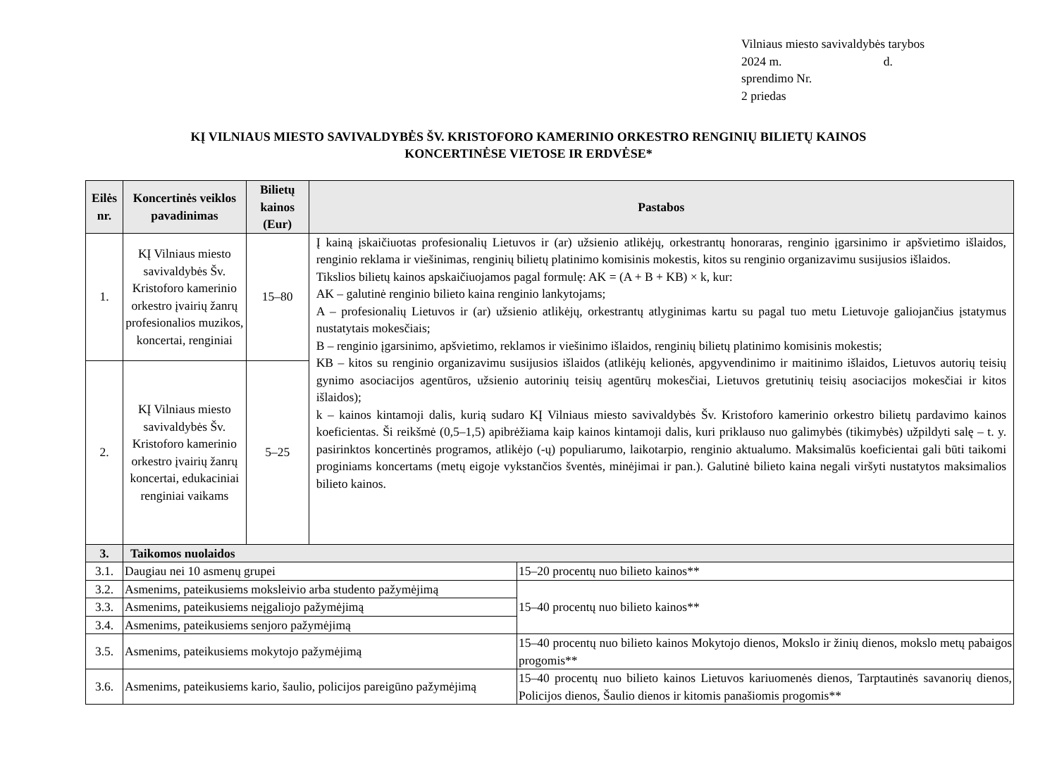Vilniaus miesto savivaldybės tarybos
2024 m. d.
sprendimo Nr.
2 priedas
KĮ VILNIAUS MIESTO SAVIVALDYBĖS ŠV. KRISTOFORO KAMERINIO ORKESTRO RENGINIŲ BILIETŲ KAINOS
KONCERTINĖSE VIETOSE IR ERDVĖSE*
| Eilės nr. | Koncertinės veiklos pavadinimas | Bilietų kainos (Eur) | Pastabos | |
| --- | --- | --- | --- | --- |
| 1. | KĮ Vilniaus miesto savivaldybės Šv. Kristoforo kamerinio orkestro įvairių žanrų profesionalios muzikos, koncertai, renginiai | 15–80 | Į kainą įskaičiuotas profesionalių Lietuvos ir (ar) užsienio atlikėjų, orkestrantų honoraras, renginio įgarsinimo ir apšvietimo išlaidos, renginio reklama ir viešinimas, renginių bilietų platinimo komisinis mokestis, kitos su renginio organizavimu susijusios išlaidos. Tikslios bilietų kainos apskaičiuojamos pagal formulę: AK = (A + B + KB) × k, kur: AK – galutinė renginio bilieto kaina renginio lankytojams; A – profesionalių Lietuvos ir (ar) užsienio atlikėjų, orkestrantų atlyginimas kartu su pagal tuo metu Lietuvoje galiojančius įstatymus nustatytais mokesčiais; B – renginio įgarsinimo, apšvietimo, reklamos ir viešinimo išlaidos, renginių bilietų platinimo komisinis mokestis; KB – kitos su renginio organizavimu susijusios išlaidos (atlikėjų kelionės, apgyvendinimo ir maitinimo išlaidos, Lietuvos autorių teisių gynimo asociacijos agentūros, užsienio autorinių teisių agentūrų mokesčiai, Lietuvos gretutinių teisių asociacijos mokesčiai ir kitos išlaidos); k – kainos kintamoji dalis, kurią sudaro KĮ Vilniaus miesto savivaldybės Šv. Kristoforo kamerinio orkestro bilietų pardavimo kainos koeficientas. Ši reikšmė (0,5–1,5) apibrėžiama kaip kainos kintamoji dalis, kuri priklauso nuo galimybės (tikimybės) užpildyti salę – t. y. pasirinktos koncertinės programos, atlikėjo (-ų) populiarumo, laikotarpio, renginio aktualumo. Maksimalūs koeficientai gali būti taikomi proginiams koncertams (metų eigoje vykstančios šventės, minėjimai ir pan.). Galutinė bilieto kaina negali viršyti nustatytos maksimalios bilieto kainos. | |
| 2. | KĮ Vilniaus miesto savivaldybės Šv. Kristoforo kamerinio orkestro įvairių žanrų koncertai, edukaciniai renginiai vaikams | 5–25 | | |
| 3. | Taikomos nuolaidos | | | |
| 3.1. | Daugiau nei 10 asmenų grupei | | | 15–20 procentų nuo bilieto kainos** |
| 3.2. | Asmenims, pateikusiems moksleivio arba studento pažymėjimą | | | 15–40 procentų nuo bilieto kainos** |
| 3.3. | Asmenims, pateikusiems neįgaliojo pažymėjimą | | | |
| 3.4. | Asmenims, pateikusiems senjoro pažymėjimą | | | |
| 3.5. | Asmenims, pateikusiems mokytojo pažymėjimą | | | 15–40 procentų nuo bilieto kainos Mokytojo dienos, Mokslo ir žinių dienos, mokslo metų pabaigos progomis** |
| 3.6. | Asmenims, pateikusiems kario, šaulio, policijos pareigūno pažymėjimą | | | 15–40 procentų nuo bilieto kainos Lietuvos kariuomenės dienos, Tarptautinės savanorių dienos, Policijos dienos, Šaulio dienos ir kitomis panašiomis progomis** |